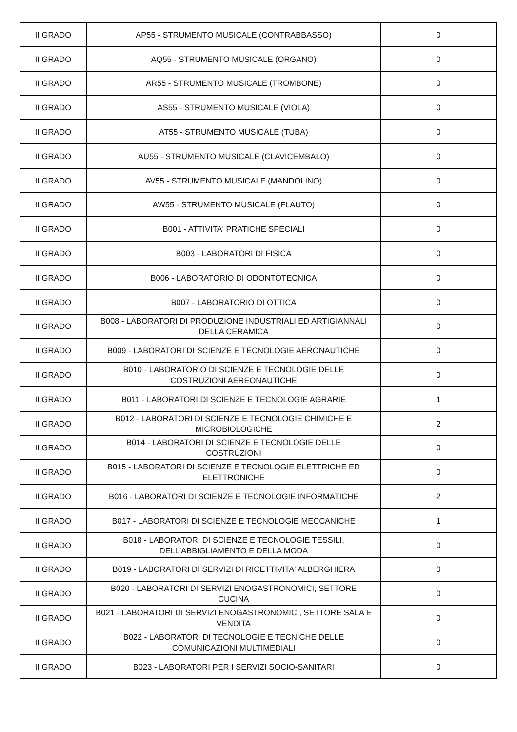| II GRADO | AP55 - STRUMENTO MUSICALE (CONTRABBASSO) | 0 |
| II GRADO | AQ55 - STRUMENTO MUSICALE (ORGANO) | 0 |
| II GRADO | AR55 - STRUMENTO MUSICALE (TROMBONE) | 0 |
| II GRADO | AS55 - STRUMENTO MUSICALE (VIOLA) | 0 |
| II GRADO | AT55 - STRUMENTO MUSICALE (TUBA) | 0 |
| II GRADO | AU55 - STRUMENTO MUSICALE (CLAVICEMBALO) | 0 |
| II GRADO | AV55 - STRUMENTO MUSICALE (MANDOLINO) | 0 |
| II GRADO | AW55 - STRUMENTO MUSICALE (FLAUTO) | 0 |
| II GRADO | B001 - ATTIVITA' PRATICHE SPECIALI | 0 |
| II GRADO | B003 - LABORATORI DI FISICA | 0 |
| II GRADO | B006 - LABORATORIO DI ODONTOTECNICA | 0 |
| II GRADO | B007 - LABORATORIO DI OTTICA | 0 |
| II GRADO | B008 - LABORATORI DI PRODUZIONE INDUSTRIALI ED ARTIGIANNALI DELLA CERAMICA | 0 |
| II GRADO | B009 - LABORATORI DI SCIENZE E TECNOLOGIE AERONAUTICHE | 0 |
| II GRADO | B010 - LABORATORIO DI SCIENZE E TECNOLOGIE DELLE COSTRUZIONI AEREONAUTICHE | 0 |
| II GRADO | B011 - LABORATORI DI SCIENZE E TECNOLOGIE AGRARIE | 1 |
| II GRADO | B012 - LABORATORI DI SCIENZE E TECNOLOGIE CHIMICHE E MICROBIOLOGICHE | 2 |
| II GRADO | B014 - LABORATORI DI SCIENZE E TECNOLOGIE DELLE COSTRUZIONI | 0 |
| II GRADO | B015 - LABORATORI DI SCIENZE E TECNOLOGIE ELETTRICHE ED ELETTRONICHE | 0 |
| II GRADO | B016 - LABORATORI DI SCIENZE E TECNOLOGIE INFORMATICHE | 2 |
| II GRADO | B017 - LABORATORI DI SCIENZE E TECNOLOGIE MECCANICHE | 1 |
| II GRADO | B018 - LABORATORI DI SCIENZE E TECNOLOGIE TESSILI, DELL'ABBIGLIAMENTO E DELLA MODA | 0 |
| II GRADO | B019 - LABORATORI DI SERVIZI DI RICETTIVITA' ALBERGHIERA | 0 |
| II GRADO | B020 - LABORATORI DI SERVIZI ENOGASTRONOMICI, SETTORE CUCINA | 0 |
| II GRADO | B021 - LABORATORI DI SERVIZI ENOGASTRONOMICI, SETTORE SALA E VENDITA | 0 |
| II GRADO | B022 - LABORATORI DI TECNOLOGIE E TECNICHE DELLE COMUNICAZIONI MULTIMEDIALI | 0 |
| II GRADO | B023 - LABORATORI PER I SERVIZI SOCIO-SANITARI | 0 |